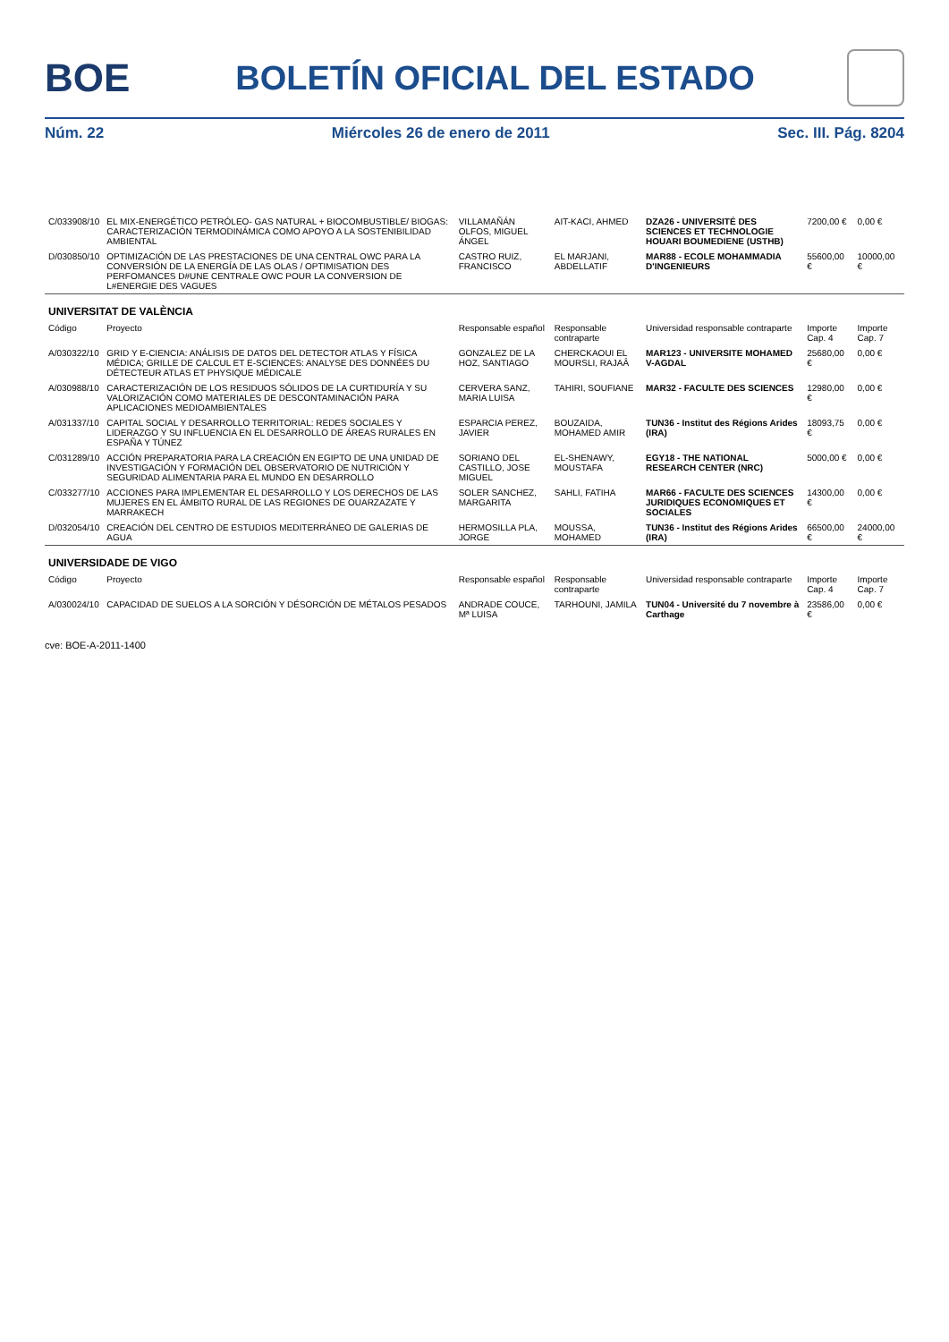BOE
BOLETÍN OFICIAL DEL ESTADO
Núm. 22 Miércoles 26 de enero de 2011 Sec. III. Pág. 8204
| C/033908/10 | EL MIX-ENERGÉTICO PETRÓLEO- GAS NATURAL + BIOCOMBUSTIBLE/ BIOGAS: CARACTERIZACIÓN TERMODINÁMICA COMO APOYO A LA SOSTENIBILIDAD AMBIENTAL | VILLAMAÑÁN OLFOS, MIGUEL ÁNGEL | AIT-KACI, AHMED | DZA26 - UNIVERSITÉ DES SCIENCES ET TECHNOLOGIE HOUARI BOUMEDIENE (USTHB) | 7200,00 € | 0,00 € |
| D/030850/10 | OPTIMIZACIÓN DE LAS PRESTACIONES DE UNA CENTRAL OWC PARA LA CONVERSIÓN DE LA ENERGÍA DE LAS OLAS / OPTIMISATION DES PERFOMANCES D#UNE CENTRALE OWC POUR LA CONVERSION DE L#ENERGIE DES VAGUES | CASTRO RUIZ, FRANCISCO | EL MARJANI, ABDELLATIF | MAR88 - ECOLE MOHAMMADIA D'INGENIEURS | 55600,00 € | 10000,00 € |
| UNIVERSITAT DE VALÈNCIA | | | | | | |
| Código | Proyecto | Responsable español | Responsable contraparte | Universidad responsable contraparte | Importe Cap. 4 | Importe Cap. 7 |
| A/030322/10 | GRID Y E-CIENCIA: ANÁLISIS DE DATOS DEL DETECTOR ATLAS Y FÍSICA MÉDICA; GRILLE DE CALCUL ET E-SCIENCES: ANALYSE DES DONNÉES DU DÉTECTEUR ATLAS ET PHYSIQUE MÉDICALE | GONZALEZ DE LA HOZ, SANTIAGO | CHERCKAOUI EL MOURSLI, RAJAÂ | MAR123 - UNIVERSITE MOHAMED V-AGDAL | 25680,00 € | 0,00 € |
| A/030988/10 | CARACTERIZACIÓN DE LOS RESIDUOS SÓLIDOS DE LA CURTIDURÍA Y SU VALORIZACIÓN COMO MATERIALES DE DESCONTAMINACIÓN PARA APLICACIONES MEDIOAMBIENTALES | CERVERA SANZ, MARIA LUISA | TAHIRI, SOUFIANE | MAR32 - FACULTE DES SCIENCES | 12980,00 € | 0,00 € |
| A/031337/10 | CAPITAL SOCIAL Y DESARROLLO TERRITORIAL: REDES SOCIALES Y LIDERAZGO Y SU INFLUENCIA EN EL DESARROLLO DE ÁREAS RURALES EN ESPAÑA Y TÚNEZ | ESPARCIA PEREZ, JAVIER | BOUZAIDA, MOHAMED AMIR | TUN36 - Institut des Régions Arides (IRA) | 18093,75 € | 0,00 € |
| C/031289/10 | ACCIÓN PREPARATORIA PARA LA CREACIÓN EN EGIPTO DE UNA UNIDAD DE INVESTIGACIÓN Y FORMACIÓN DEL OBSERVATORIO DE NUTRICIÓN Y SEGURIDAD ALIMENTARIA PARA EL MUNDO EN DESARROLLO | SORIANO DEL CASTILLO, JOSE MIGUEL | EL-SHENAWY, MOUSTAFA | EGY18 - THE NATIONAL RESEARCH CENTER (NRC) | 5000,00 € | 0,00 € |
| C/033277/10 | ACCIONES PARA IMPLEMENTAR EL DESARROLLO Y LOS DERECHOS DE LAS MUJERES EN EL ÁMBITO RURAL DE LAS REGIONES DE OUARZAZATE Y MARRAKECH | SOLER SANCHEZ, MARGARITA | SAHLI, FATIHA | MAR66 - FACULTE DES SCIENCES JURIDIQUES ECONOMIQUES ET SOCIALES | 14300,00 € | 0,00 € |
| D/032054/10 | CREACIÓN DEL CENTRO DE ESTUDIOS MEDITERRÁNEO DE GALERIAS DE AGUA | HERMOSILLA PLA, JORGE | MOUSSA, MOHAMED | TUN36 - Institut des Régions Arides (IRA) | 66500,00 € | 24000,00 € |
| UNIVERSIDADE DE VIGO | | | | | | |
| Código | Proyecto | Responsable español | Responsable contraparte | Universidad responsable contraparte | Importe Cap. 4 | Importe Cap. 7 |
| A/030024/10 | CAPACIDAD DE SUELOS A LA SORCIÓN Y DÉSORCIÓN DE MÉTALOS PESADOS | ANDRADE COUCE, Mª LUISA | TARHOUNI, JAMILA | TUN04 - Université du 7 novembre à Carthage | 23586,00 € | 0,00 € |
cve: BOE-A-2011-1400